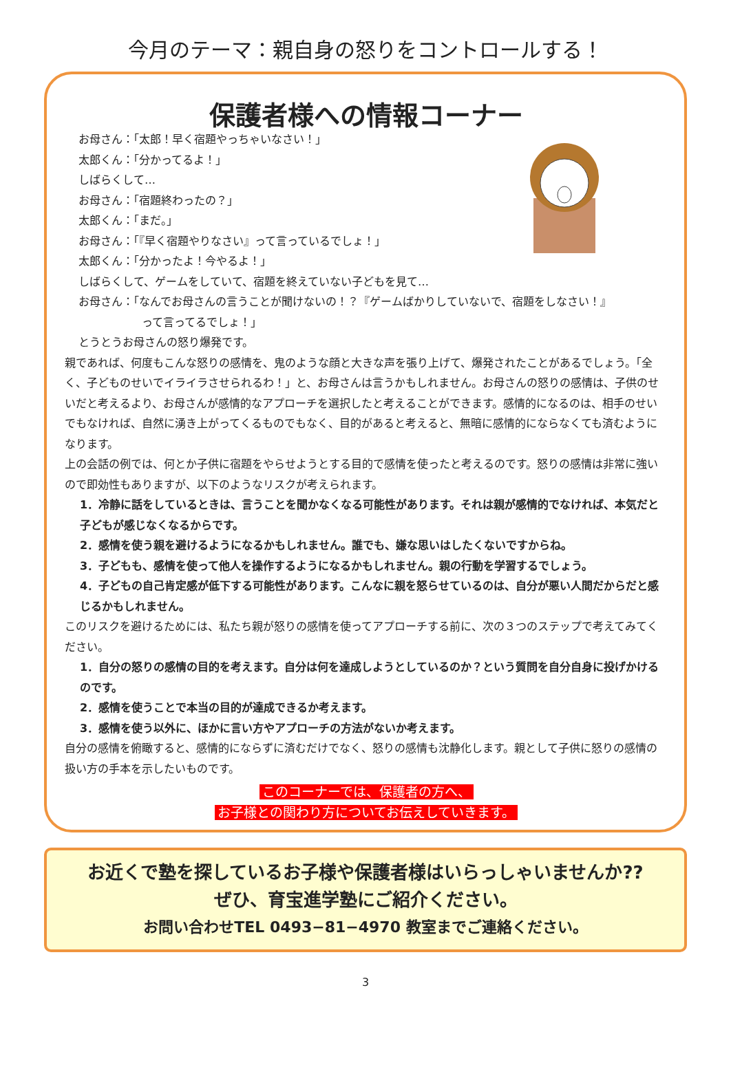今月のテーマ：親自身の怒りをコントロールする！
保護者様への情報コーナー
お母さん：「太郎！早く宿題やっちゃいなさい！」
太郎くん：「分かってるよ！」
しばらくして…
お母さん：「宿題終わったの？」
太郎くん：「まだ。」
お母さん：「『早く宿題やりなさい』って言っているでしょ！」
太郎くん：「分かったよ！今やるよ！」
しばらくして、ゲームをしていて、宿題を終えていない子どもを見て…
お母さん：「なんでお母さんの言うことが聞けないの！？『ゲームばかりしていないで、宿題をしなさい！』
って言ってるでしょ！」
とうとうお母さんの怒り爆発です。
親であれば、何度もこんな怒りの感情を、鬼のような顔と大きな声を張り上げて、爆発されたことがあるでしょう。「全く、子どものせいでイライラさせられるわ！」と、お母さんは言うかもしれません。お母さんの怒りの感情は、子供のせいだと考えるより、お母さんが感情的なアプローチを選択したと考えることができます。感情的になるのは、相手のせいでもなければ、自然に湧き上がってくるものでもなく、目的があると考えると、無暗に感情的にならなくても済むようになります。
上の会話の例では、何とか子供に宿題をやらせようとする目的で感情を使ったと考えるのです。怒りの感情は非常に強いので即効性もありますが、以下のようなリスクが考えられます。
1．冷静に話をしているときは、言うことを聞かなくなる可能性があります。それは親が感情的でなければ、本気だと子どもが感じなくなるからです。
2．感情を使う親を避けるようになるかもしれません。誰でも、嫌な思いはしたくないですからね。
3．子どもも、感情を使って他人を操作するようになるかもしれません。親の行動を学習するでしょう。
4．子どもの自己肯定感が低下する可能性があります。こんなに親を怒らせているのは、自分が悪い人間だからだと感じるかもしれません。
このリスクを避けるためには、私たち親が怒りの感情を使ってアプローチする前に、次の３つのステップで考えてみてください。
1．自分の怒りの感情の目的を考えます。自分は何を達成しようとしているのか？という質問を自分自身に投げかけるのです。
2．感情を使うことで本当の目的が達成できるか考えます。
3．感情を使う以外に、ほかに言い方やアプローチの方法がないか考えます。
自分の感情を俯瞰すると、感情的にならずに済むだけでなく、怒りの感情も沈静化します。親として子供に怒りの感情の扱い方の手本を示したいものです。
このコーナーでは、保護者の方へ、
お子様との関わり方についてお伝えしていきます。
お近くで塾を探しているお子様や保護者様はいらっしゃいませんか??
ぜひ、育宝進学塾にご紹介ください。
お問い合わせTEL 0493−81−4970 教室までご連絡ください。
3